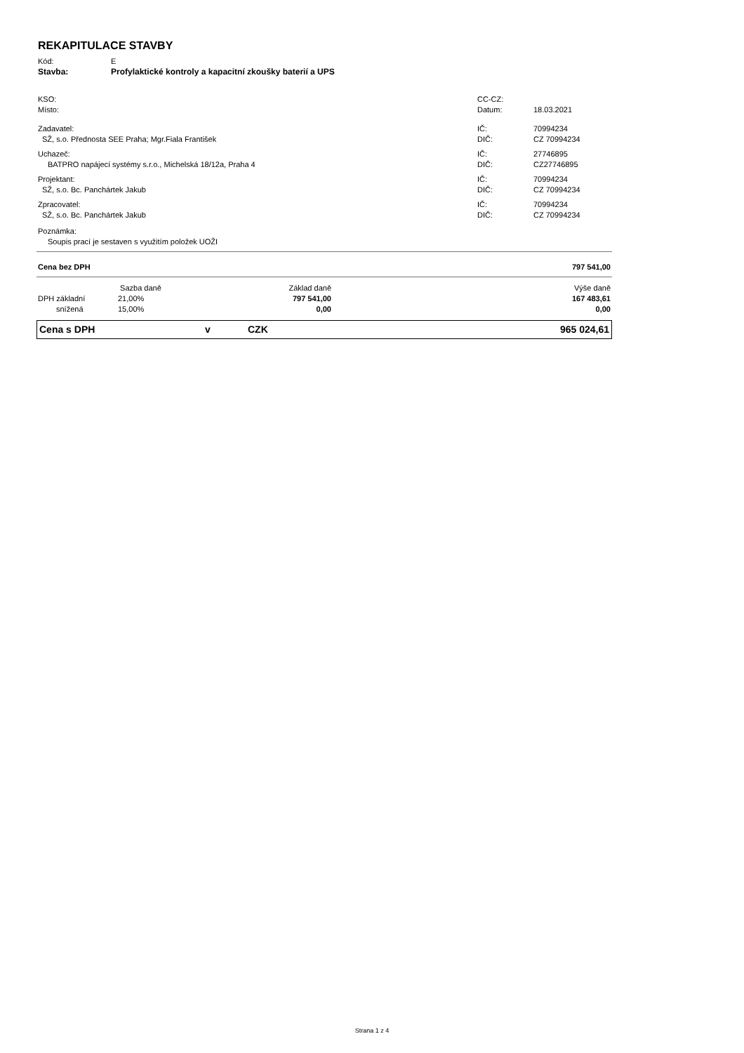REKAPITULACE STAVBY
| Kód: | E |
| Stavba: | Profylaktické kontroly a kapacitní zkoušky baterií a UPS |
| KSO: | CC-CZ: | |
| Místo: | Datum: | 18.03.2021 |
| Zadavatel: | IČ: | 70994234 |
| SŽ, s.o. Přednosta SEE Praha; Mgr.Fiala František | DIČ: | CZ 70994234 |
| Uchazeč: | IČ: | 27746895 |
| BATPRO napájecí systémy s.r.o., Michelská 18/12a, Praha 4 | DIČ: | CZ27746895 |
| Projektant: | IČ: | 70994234 |
| SŽ, s.o. Bc. Panchártek Jakub | DIČ: | CZ 70994234 |
| Zpracovatel: | IČ: | 70994234 |
| SŽ, s.o. Bc. Panchártek Jakub | DIČ: | CZ 70994234 |
| Poznámka: | | |
| Soupis prací je sestaven s využitím položek UOŽI | | |
| Cena bez DPH | 797 541,00 |
| | Sazba daně | Základ daně | Výše daně |
| DPH základní | 21,00% | 797 541,00 | 167 483,61 |
| snížená | 15,00% | 0,00 | 0,00 |
| Cena s DPH | v | CZK | 965 024,61 |
Strana 1 z 4